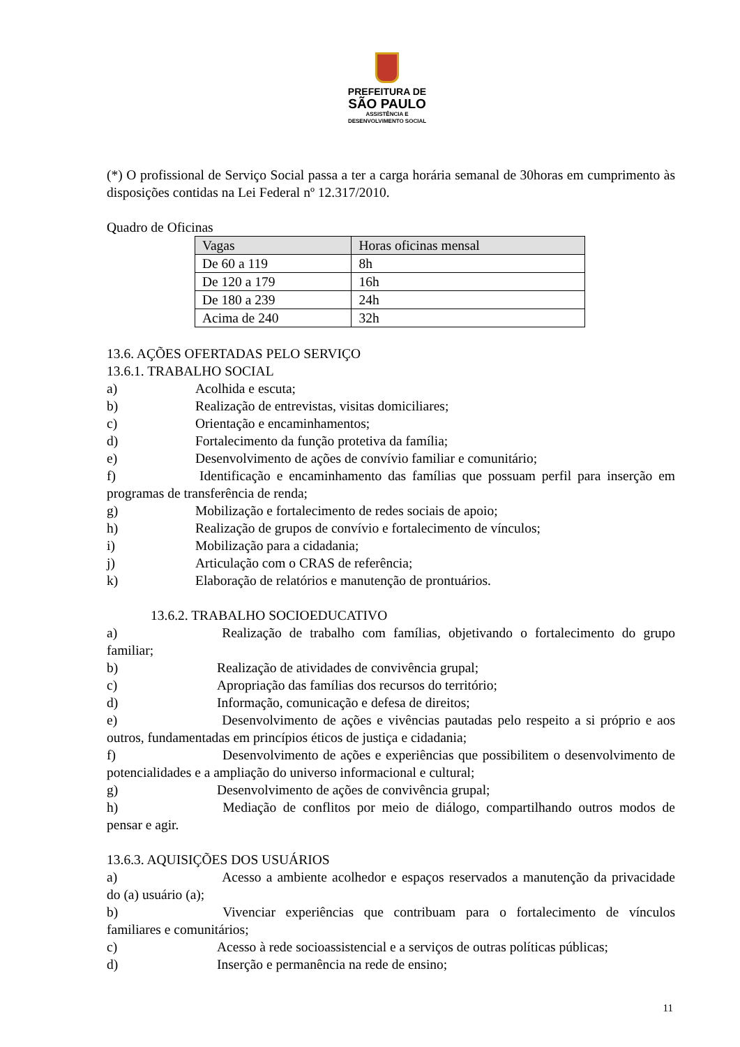PREFEITURA DE
SÃO PAULO
ASSISTÊNCIA E
DESENVOLVIMENTO SOCIAL
(*) O profissional de Serviço Social passa a ter a carga horária semanal de 30horas em cumprimento às disposições contidas na Lei Federal nº 12.317/2010.
Quadro de Oficinas
| Vagas | Horas oficinas mensal |
| --- | --- |
| De 60 a 119 | 8h |
| De 120 a 179 | 16h |
| De 180 a 239 | 24h |
| Acima de 240 | 32h |
13.6. AÇÕES OFERTADAS PELO SERVIÇO
13.6.1. TRABALHO SOCIAL
a) Acolhida e escuta;
b) Realização de entrevistas, visitas domiciliares;
c) Orientação e encaminhamentos;
d) Fortalecimento da função protetiva da família;
e) Desenvolvimento de ações de convívio familiar e comunitário;
f) Identificação e encaminhamento das famílias que possuam perfil para inserção em programas de transferência de renda;
g) Mobilização e fortalecimento de redes sociais de apoio;
h) Realização de grupos de convívio e fortalecimento de vínculos;
i) Mobilização para a cidadania;
j) Articulação com o CRAS de referência;
k) Elaboração de relatórios e manutenção de prontuários.
13.6.2. TRABALHO SOCIOEDUCATIVO
a) Realização de trabalho com famílias, objetivando o fortalecimento do grupo familiar;
b) Realização de atividades de convivência grupal;
c) Apropriação das famílias dos recursos do território;
d) Informação, comunicação e defesa de direitos;
e) Desenvolvimento de ações e vivências pautadas pelo respeito a si próprio e aos outros, fundamentadas em princípios éticos de justiça e cidadania;
f) Desenvolvimento de ações e experiências que possibilitem o desenvolvimento de potencialidades e a ampliação do universo informacional e cultural;
g) Desenvolvimento de ações de convivência grupal;
h) Mediação de conflitos por meio de diálogo, compartilhando outros modos de pensar e agir.
13.6.3. AQUISIÇÕES DOS USUÁRIOS
a) Acesso a ambiente acolhedor e espaços reservados a manutenção da privacidade do (a) usuário (a);
b) Vivenciar experiências que contribuam para o fortalecimento de vínculos familiares e comunitários;
c) Acesso à rede socioassistencial e a serviços de outras políticas públicas;
d) Inserção e permanência na rede de ensino;
11